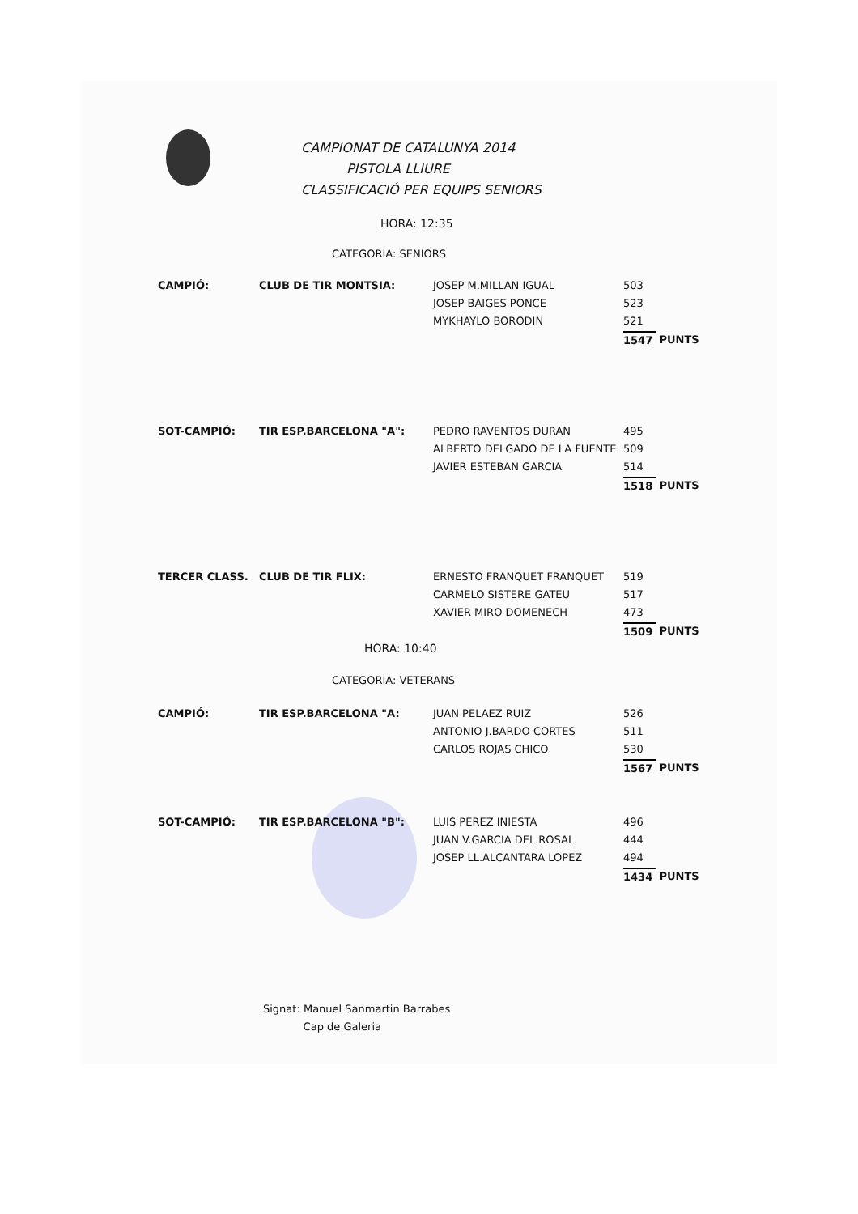CAMPIONAT DE CATALUNYA 2014
PISTOLA LLIURE
CLASSIFICACIÓ PER EQUIPS SENIORS
HORA: 12:35
CATEGORIA: SENIORS
| CAMPIÓ: | CLUB DE TIR MONTSIA: | JOSEP M.MILLAN IGUAL | 503 | |
| | | JOSEP BAIGES PONCE | 523 | |
| | | MYKHAYLO BORODIN | 521 | |
| | | | 1547 | PUNTS |
| SOT-CAMPIÓ: | TIR ESP.BARCELONA "A": | PEDRO RAVENTOS DURAN | 495 | |
| | | ALBERTO DELGADO DE LA FUENTE | 509 | |
| | | JAVIER ESTEBAN GARCIA | 514 | |
| | | | 1518 | PUNTS |
| TERCER CLASS. | CLUB DE TIR FLIX: | ERNESTO FRANQUET FRANQUET | 519 | |
| | | CARMELO SISTERE GATEU | 517 | |
| | | XAVIER MIRO DOMENECH | 473 | |
| | | | 1509 | PUNTS |
HORA: 10:40
CATEGORIA: VETERANS
| CAMPIÓ: | TIR ESP.BARCELONA "A: | JUAN PELAEZ RUIZ | 526 | |
| | | ANTONIO J.BARDO CORTES | 511 | |
| | | CARLOS ROJAS CHICO | 530 | |
| | | | 1567 | PUNTS |
| SOT-CAMPIÓ: | TIR ESP.BARCELONA "B": | LUIS PEREZ INIESTA | 496 | |
| | | JUAN V.GARCIA DEL ROSAL | 444 | |
| | | JOSEP LL.ALCANTARA LOPEZ | 494 | |
| | | | 1434 | PUNTS |
Signat: Manuel Sanmartin Barrabes
Cap de Galeria